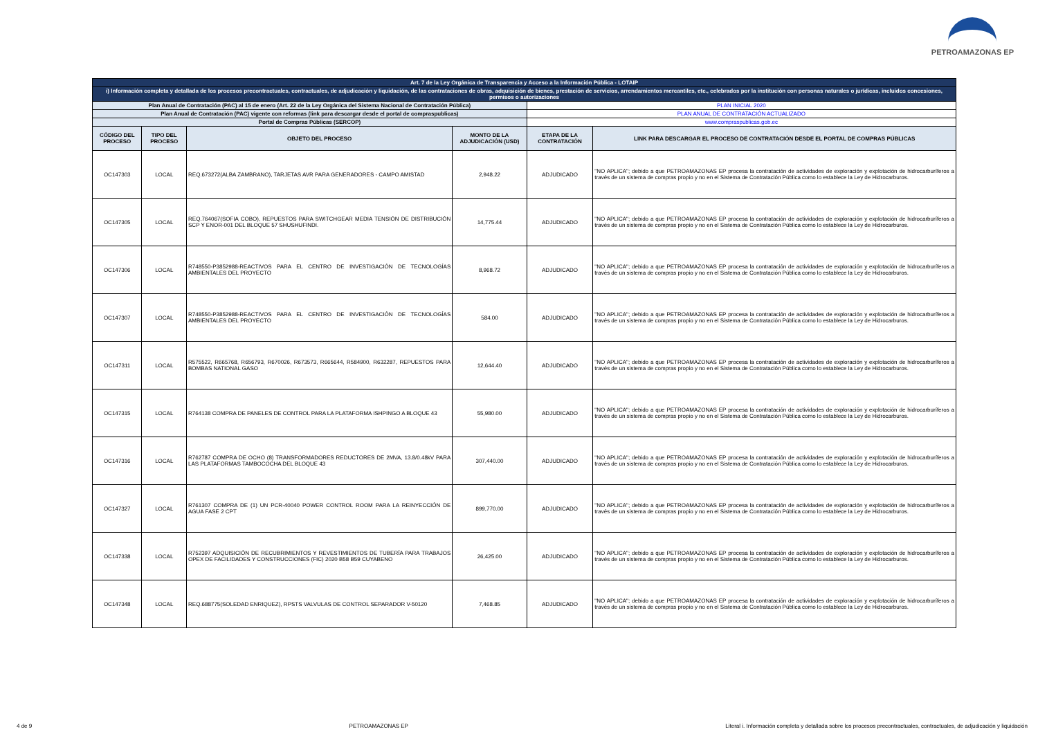PETROAMAZONAS EP
| Art. 7 de la Ley Orgánica de Transparencia y Acceso a la Información Pública - LOTAIP | | | | | |
| i) Información completa y detallada de los procesos precontractuales, contractuales, de adjudicación y liquidación, de las contrataciones de obras, adquisición de bienes, prestación de servicios, arrendamientos mercantiles, etc., celebrados por la institución con personas naturales o jurídicas, incluidos concesiones, permisos o autorizaciones | | | | | |
| Plan Anual de Contratación (PAC) al 15 de enero (Art. 22 de la Ley Orgánica del Sistema Nacional de Contratación Pública) | | | | PLAN INICIAL 2020 | |
| Plan Anual de Contratación (PAC) vigente con reformas (link para descargar desde el portal de compraspublicas) | | | | PLAN ANUAL DE CONTRATACIÓN ACTUALIZADO | |
| Portal de Compras Públicas (SERCOP) | | | | www.compraspublicas.gob.ec | |
| CÓDIGO DEL PROCESO | TIPO DEL PROCESO | OBJETO DEL PROCESO | MONTO DE LA ADJUDICACIÓN (USD) | ETAPA DE LA CONTRATACIÓN | LINK PARA DESCARGAR EL PROCESO DE CONTRATACIÓN DESDE EL PORTAL DE COMPRAS PÚBLICAS |
| OC147303 | LOCAL | REQ.673272(ALBA ZAMBRANO), TARJETAS AVR PARA GENERADORES - CAMPO AMISTAD | 2,948.22 | ADJUDICADO | "NO APLICA"; debido a que PETROAMAZONAS EP procesa la contratación de actividades de exploración y explotación de hidrocarburíferos a través de un sistema de compras propio y no en el Sistema de Contratación Pública como lo establece la Ley de Hidrocarburos. |
| OC147305 | LOCAL | REQ.764067(SOFIA COBO), REPUESTOS PARA SWITCHGEAR MEDIA TENSIÓN DE DISTRIBUCIÓN SCP Y ENOR-001 DEL BLOQUE 57 SHUSHUFINDI. | 14,775.44 | ADJUDICADO | "NO APLICA"; debido a que PETROAMAZONAS EP procesa la contratación de actividades de exploración y explotación de hidrocarburíferos a través de un sistema de compras propio y no en el Sistema de Contratación Pública como lo establece la Ley de Hidrocarburos. |
| OC147306 | LOCAL | R748550-P3852988-REACTIVOS PARA EL CENTRO DE INVESTIGACIÓN DE TECNOLOGÍAS AMBIENTALES DEL PROYECTO | 8,968.72 | ADJUDICADO | "NO APLICA"; debido a que PETROAMAZONAS EP procesa la contratación de actividades de exploración y explotación de hidrocarburíferos a través de un sistema de compras propio y no en el Sistema de Contratación Pública como lo establece la Ley de Hidrocarburos. |
| OC147307 | LOCAL | R748550-P3852988-REACTIVOS PARA EL CENTRO DE INVESTIGACIÓN DE TECNOLOGÍAS AMBIENTALES DEL PROYECTO | 584.00 | ADJUDICADO | "NO APLICA"; debido a que PETROAMAZONAS EP procesa la contratación de actividades de exploración y explotación de hidrocarburíferos a través de un sistema de compras propio y no en el Sistema de Contratación Pública como lo establece la Ley de Hidrocarburos. |
| OC147311 | LOCAL | R575522, R665768, R656793, R670026, R673573, R665644, R584900, R632287, REPUESTOS PARA BOMBAS NATIONAL GASO | 12,644.40 | ADJUDICADO | "NO APLICA"; debido a que PETROAMAZONAS EP procesa la contratación de actividades de exploración y explotación de hidrocarburíferos a través de un sistema de compras propio y no en el Sistema de Contratación Pública como lo establece la Ley de Hidrocarburos. |
| OC147315 | LOCAL | R764138 COMPRA DE PANELES DE CONTROL PARA LA PLATAFORMA ISHPINGO A BLOQUE 43 | 55,980.00 | ADJUDICADO | "NO APLICA"; debido a que PETROAMAZONAS EP procesa la contratación de actividades de exploración y explotación de hidrocarburíferos a través de un sistema de compras propio y no en el Sistema de Contratación Pública como lo establece la Ley de Hidrocarburos. |
| OC147316 | LOCAL | R762787 COMPRA DE OCHO (8) TRANSFORMADORES REDUCTORES DE 2MVA, 13.8/0.48kV PARA LAS PLATAFORMAS TAMBOCOCHA DEL BLOQUE 43 | 307,440.00 | ADJUDICADO | "NO APLICA"; debido a que PETROAMAZONAS EP procesa la contratación de actividades de exploración y explotación de hidrocarburíferos a través de un sistema de compras propio y no en el Sistema de Contratación Pública como lo establece la Ley de Hidrocarburos. |
| OC147327 | LOCAL | R761307 COMPRA DE (1) UN PCR-40040 POWER CONTROL ROOM PARA LA REINYECCIÓN DE AGUA FASE 2 CPT | 899,770.00 | ADJUDICADO | "NO APLICA"; debido a que PETROAMAZONAS EP procesa la contratación de actividades de exploración y explotación de hidrocarburíferos a través de un sistema de compras propio y no en el Sistema de Contratación Pública como lo establece la Ley de Hidrocarburos. |
| OC147338 | LOCAL | R752397 ADQUISICIÓN DE RECUBRIMIENTOS Y REVESTIMIENTOS DE TUBERÍA PARA TRABAJOS OPEX DE FACILIDADES Y CONSTRUCCIONES (FIC) 2020 B58 B59 CUYABENO | 26,425.00 | ADJUDICADO | "NO APLICA"; debido a que PETROAMAZONAS EP procesa la contratación de actividades de exploración y explotación de hidrocarburíferos a través de un sistema de compras propio y no en el Sistema de Contratación Pública como lo establece la Ley de Hidrocarburos. |
| OC147348 | LOCAL | REQ.688775(SOLEDAD ENRIQUEZ), RPSTS VALVULAS DE CONTROL SEPARADOR V-50120 | 7,468.85 | ADJUDICADO | "NO APLICA"; debido a que PETROAMAZONAS EP procesa la contratación de actividades de exploración y explotación de hidrocarburíferos a través de un sistema de compras propio y no en el Sistema de Contratación Pública como lo establece la Ley de Hidrocarburos. |
4 de 9 PETROAMAZONAS EP Literal i. Información completa y detallada sobre los procesos precontractuales, contractuales, de adjudicación y liquidación